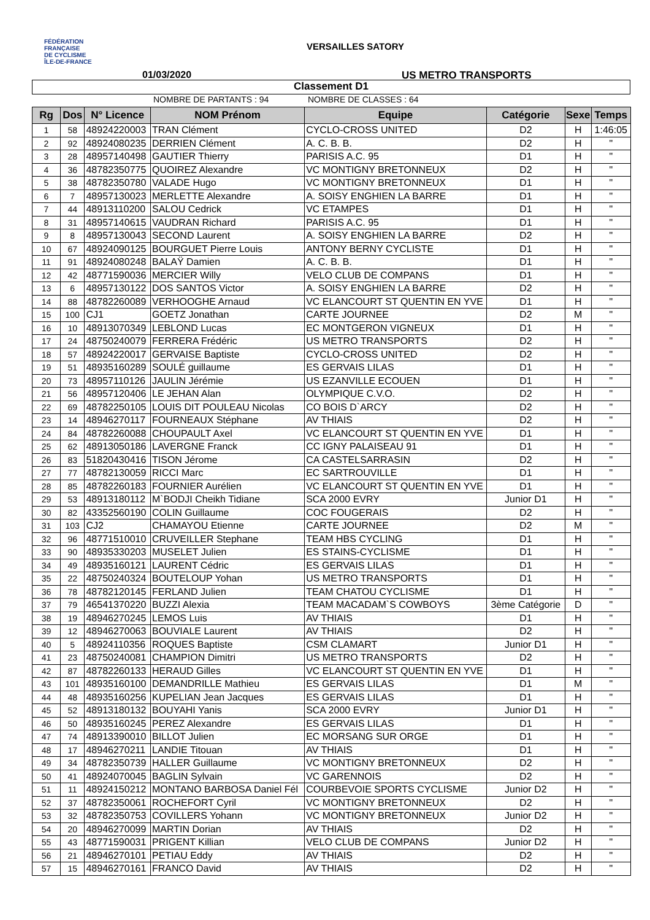FÉDÉRATION
FRANÇAISE
DE CYCLISME
ÎLE-DE-FRANCE
VERSAILLES SATORY
01/03/2020 US METRO TRANSPORTS
Classement D1
NOMBRE DE PARTANTS : 94 NOMBRE DE CLASSES : 64
| Rg | Dos | N° Licence | NOM Prénom | Equipe | Catégorie | Sexe | Temps |
| --- | --- | --- | --- | --- | --- | --- | --- |
| 1 | 58 | 48924220003 | TRAN Clément | CYCLO-CROSS UNITED | D2 | H | 1:46:05 |
| 2 | 92 | 48924080235 | DERRIEN Clément | A. C. B. B. | D2 | H | " |
| 3 | 28 | 48957140498 | GAUTIER Thierry | PARISIS A.C. 95 | D1 | H | " |
| 4 | 36 | 48782350775 | QUOIREZ Alexandre | VC MONTIGNY BRETONNEUX | D2 | H | " |
| 5 | 38 | 48782350780 | VALADE Hugo | VC MONTIGNY BRETONNEUX | D1 | H | " |
| 6 | 7 | 48957130023 | MERLETTE Alexandre | A. SOISY ENGHIEN LA BARRE | D1 | H | " |
| 7 | 44 | 48913110200 | SALOU Cedrick | VC ETAMPES | D1 | H | " |
| 8 | 31 | 48957140615 | VAUDRAN Richard | PARISIS A.C. 95 | D1 | H | " |
| 9 | 8 | 48957130043 | SECOND Laurent | A. SOISY ENGHIEN LA BARRE | D2 | H | " |
| 10 | 67 | 48924090125 | BOURGUET Pierre Louis | ANTONY BERNY CYCLISTE | D1 | H | " |
| 11 | 91 | 48924080248 | BALAŸ Damien | A. C. B. B. | D1 | H | " |
| 12 | 42 | 48771590036 | MERCIER Willy | VELO CLUB DE COMPANS | D1 | H | " |
| 13 | 6 | 48957130122 | DOS SANTOS Victor | A. SOISY ENGHIEN LA BARRE | D2 | H | " |
| 14 | 88 | 48782260089 | VERHOOGHE Arnaud | VC ELANCOURT ST QUENTIN EN YVE | D1 | H | " |
| 15 | 100 | CJ1 | GOETZ Jonathan | CARTE JOURNEE | D2 | M | " |
| 16 | 10 | 48913070349 | LEBLOND Lucas | EC MONTGERON VIGNEUX | D1 | H | " |
| 17 | 24 | 48750240079 | FERRERA Frédéric | US METRO TRANSPORTS | D2 | H | " |
| 18 | 57 | 48924220017 | GERVAISE Baptiste | CYCLO-CROSS UNITED | D2 | H | " |
| 19 | 51 | 48935160289 | SOULÉ guillaume | ES GERVAIS LILAS | D1 | H | " |
| 20 | 73 | 48957110126 | JAULIN Jérémie | US EZANVILLE ECOUEN | D1 | H | " |
| 21 | 56 | 48957120406 | LE JEHAN Alan | OLYMPIQUE C.V.O. | D2 | H | " |
| 22 | 69 | 48782250105 | LOUIS DIT POULEAU Nicolas | CO BOIS D`ARCY | D2 | H | " |
| 23 | 14 | 48946270117 | FOURNEAUX Stéphane | AV THIAIS | D2 | H | " |
| 24 | 84 | 48782260088 | CHOUPAULT Axel | VC ELANCOURT ST QUENTIN EN YVE | D1 | H | " |
| 25 | 62 | 48913050186 | LAVERGNE Franck | CC IGNY PALAISEAU 91 | D1 | H | " |
| 26 | 83 | 51820430416 | TISON Jérome | CA CASTELSARRASIN | D2 | H | " |
| 27 | 77 | 48782130059 | RICCI Marc | EC SARTROUVILLE | D1 | H | " |
| 28 | 85 | 48782260183 | FOURNIER Aurélien | VC ELANCOURT ST QUENTIN EN YVE | D1 | H | " |
| 29 | 53 | 48913180112 | M`BODJI Cheikh Tidiane | SCA 2000 EVRY | Junior D1 | H | " |
| 30 | 82 | 43352560190 | COLIN Guillaume | COC FOUGERAIS | D2 | H | " |
| 31 | 103 | CJ2 | CHAMAYOU Etienne | CARTE JOURNEE | D2 | M | " |
| 32 | 96 | 48771510010 | CRUVEILLER Stephane | TEAM HBS CYCLING | D1 | H | " |
| 33 | 90 | 48935330203 | MUSELET Julien | ES STAINS-CYCLISME | D1 | H | " |
| 34 | 49 | 48935160121 | LAURENT Cédric | ES GERVAIS LILAS | D1 | H | " |
| 35 | 22 | 48750240324 | BOUTELOUP Yohan | US METRO TRANSPORTS | D1 | H | " |
| 36 | 78 | 48782120145 | FERLAND Julien | TEAM CHATOU CYCLISME | D1 | H | " |
| 37 | 79 | 46541370220 | BUZZI Alexia | TEAM MACADAM`S COWBOYS | 3ème Catégorie | D | " |
| 38 | 19 | 48946270245 | LEMOS Luis | AV THIAIS | D1 | H | " |
| 39 | 12 | 48946270063 | BOUVIALE Laurent | AV THIAIS | D2 | H | " |
| 40 | 5 | 48924110356 | ROQUES Baptiste | CSM CLAMART | Junior D1 | H | " |
| 41 | 23 | 48750240081 | CHAMPION Dimitri | US METRO TRANSPORTS | D2 | H | " |
| 42 | 87 | 48782260133 | HERAUD Gilles | VC ELANCOURT ST QUENTIN EN YVE | D1 | H | " |
| 43 | 101 | 48935160100 | DEMANDRILLE Mathieu | ES GERVAIS LILAS | D1 | M | " |
| 44 | 48 | 48935160256 | KUPELIAN Jean Jacques | ES GERVAIS LILAS | D1 | H | " |
| 45 | 52 | 48913180132 | BOUYAHI Yanis | SCA 2000 EVRY | Junior D1 | H | " |
| 46 | 50 | 48935160245 | PEREZ Alexandre | ES GERVAIS LILAS | D1 | H | " |
| 47 | 74 | 48913390010 | BILLOT Julien | EC MORSANG SUR ORGE | D1 | H | " |
| 48 | 17 | 48946270211 | LANDIE Titouan | AV THIAIS | D1 | H | " |
| 49 | 34 | 48782350739 | HALLER Guillaume | VC MONTIGNY BRETONNEUX | D2 | H | " |
| 50 | 41 | 48924070045 | BAGLIN Sylvain | VC GARENNOIS | D2 | H | " |
| 51 | 11 | 48924150212 | MONTANO BARBOSA Daniel Fél | COURBEVOIE SPORTS CYCLISME | Junior D2 | H | " |
| 52 | 37 | 48782350061 | ROCHEFORT Cyril | VC MONTIGNY BRETONNEUX | D2 | H | " |
| 53 | 32 | 48782350753 | COVILLERS Yohann | VC MONTIGNY BRETONNEUX | Junior D2 | H | " |
| 54 | 20 | 48946270099 | MARTIN Dorian | AV THIAIS | D2 | H | " |
| 55 | 43 | 48771590031 | PRIGENT Killian | VELO CLUB DE COMPANS | Junior D2 | H | " |
| 56 | 21 | 48946270101 | PETIAU Eddy | AV THIAIS | D2 | H | " |
| 57 | 15 | 48946270161 | FRANCO David | AV THIAIS | D2 | H | " |